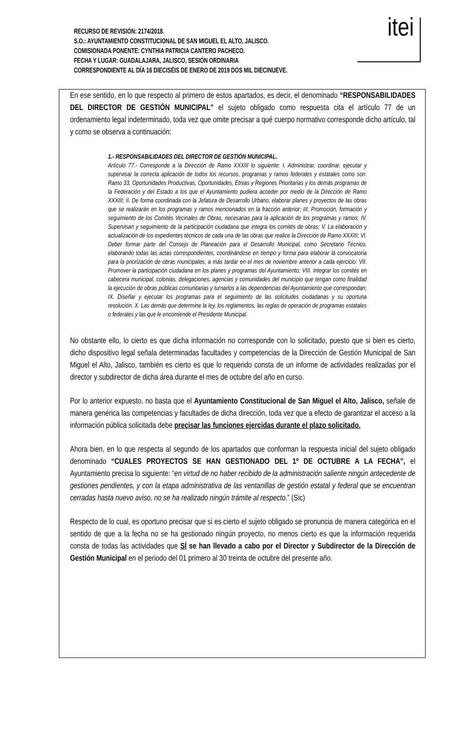RECURSO DE REVISIÓN: 2174/2018.
S.O.: AYUNTAMIENTO CONSTITUCIONAL DE SAN MIGUEL EL ALTO, JALISCO.
COMISIONADA PONENTE: CYNTHIA PATRICIA CANTERO PACHECO.
FECHA Y LUGAR: GUADALAJARA, JALISCO, SESIÓN ORDINARIA
CORRESPONDIENTE AL DÍA 16 DIECISÉIS DE ENERO DE 2019 DOS MIL DIECINUEVE.
itei
En ese sentido, en lo que respecto al primero de estos apartados, es decir, el denominado “RESPONSABILIDADES DEL DIRECTOR DE GESTIÒN MUNICIPAL” el sujeto obligado como respuesta cita el artículo 77 de un ordenamiento legal indeterminado, toda vez que omite precisar a qué cuerpo normativo corresponde dicho artículo, tal y como se observa a continuación:
1.- RESPONSABILIDADES DEL DIRECTOR DE GESTIÒN MUNICIPAL.
Artículo 77.- Corresponde a la Dirección de Ramo XXXIII lo siguiente: I. Administrar, coordinar, ejecutar y supervisar la correcta aplicación de todos los recursos, programas y ramos federales y estatales como son: Ramo 33, Oportunidades Productivas, Oportunidades, Etnias y Regiones Prioritarias y los demás programas de la Federación y del Estado a los que el Ayuntamiento pudiera acceder por medio de la Dirección de Ramo XXXIII; II. De forma coordinada con la Jefatura de Desarrollo Urbano, elaborar planes y proyectos de las obras que se realizarán en los programas y ramos mencionados en la fracción anterior; III. Promoción, formación y seguimiento de los Comités Vecinales de Obras, necesarias para la aplicación de los programas y ramos: IV. Supervisan y seguimiento de la participación ciudadana que integra los comités de obras; V. La elaboración y actualización de los expedientes técnicos de cada una de las obras que realice la Dirección de Ramo XXXIII; VI. Deber formar parte del Consejo de Planeación para el Desarrollo Municipal, como Secretario Técnico, elaborando todas las actas correspondientes, coordinándose en tiempo y forma para elaborar lá convocatoria para la priorización de obras municipales, a más tardar en el mes de noviembre anterior a cada ejercicio: VII. Promover la participación ciudadana en los planes y programas del Ayuntamiento; VIII. Integrar los comités en cabecera municipal, colonias, delegaciones, agencias y comunidades del municipio que tengan como finalidad la ejecución de obras públicas comunitarias y turnarlos a las dependencias del Ayuntamiento que correspondan; IX. Diseñar y ejecutar los programas para el seguimiento de las solicitudes ciudadanas y su oportuna resolución. X. Las demás que determine la ley, los reglamentos, las reglas de operación de programas estatales o federales y las que le encomiende el Presidente Municipal.
No obstante ello, lo cierto es que dicha información no corresponde con lo solicitado, puesto que si bien es cierto, dicho dispositivo legal señala determinadas facultades y competencias de la Dirección de Gestión Municipal de San Miguel el Alto, Jalisco, también es cierto es que lo requerido consta de un informe de actividades realizadas por el director y subdirector de dicha área durante el mes de octubre del año en curso.
Por lo anterior expuesto, no basta que el Ayuntamiento Constitucional de San Miguel el Alto, Jalisco, señale de manera genérica las competencias y facultades de dicha dirección, toda vez que a efecto de garantizar el acceso a la información pública solicitada debe precisar las funciones ejercidas durante el plazo solicitado.
Ahora bien, en lo que respecta al segundo de los apartados que conforman la respuesta inicial del sujeto obligado denominado “CUALES PROYECTOS SE HAN GESTIONADO DEL 1º DE OCTUBRE A LA FECHA”, el Ayuntamiento precisa lo siguiente: “en virtud de no haber recibido de la administración saliente ningún antecedente de gestiones pendientes, y con la etapa administrativa de las ventanillas de gestión estatal y federal que se encuentran cerradas hasta nuevo aviso, no se ha realizado ningún trámite al respecto.” (Sic)
Respecto de lo cual, es oportuno precisar que si es cierto el sujeto obligado se pronuncia de manera categórica en el sentido de que a la fecha no se ha gestionado ningún proyecto, no menos cierto es que la información requerida consta de todas las actividades que SÍ se han llevado a cabo por el Director y Subdirector de la Dirección de Gestión Municipal en el periodo del 01 primero al 30 treinta de octubre del presente año.